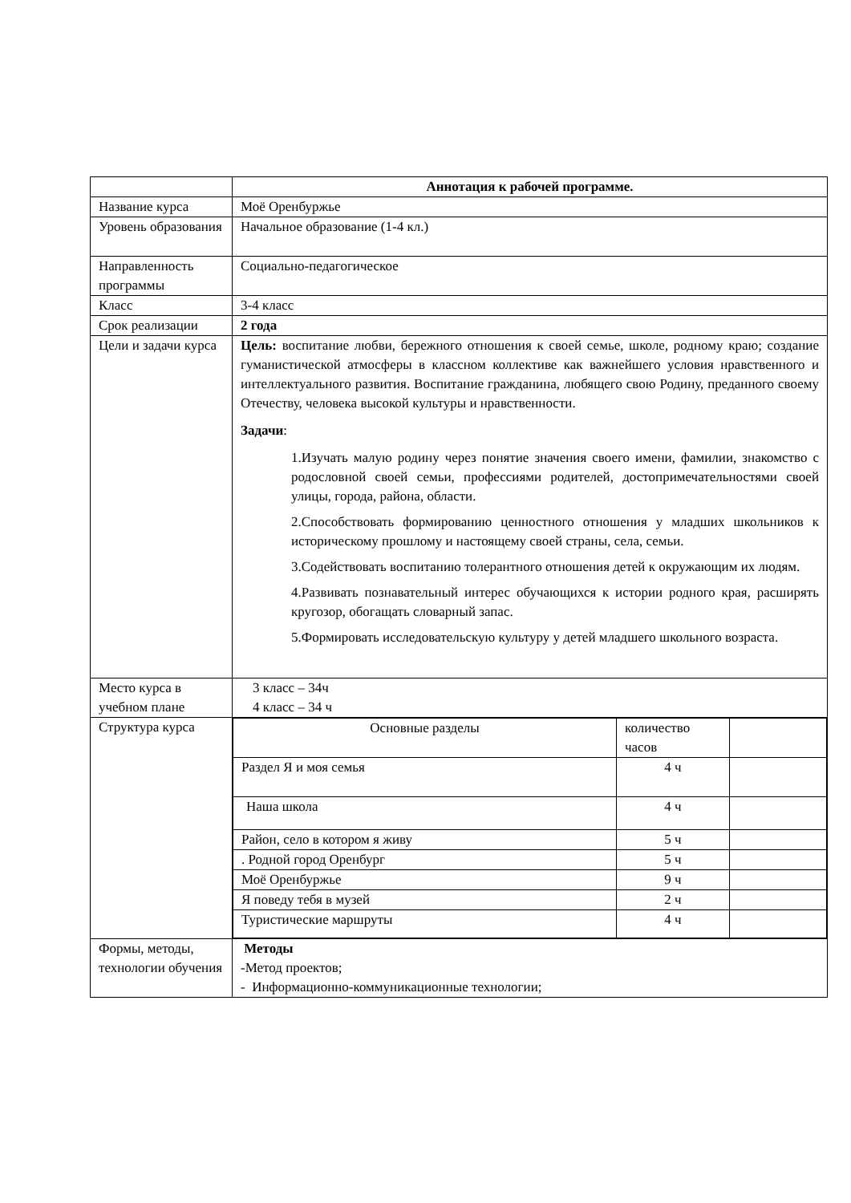| | Аннотация к рабочей программе. |
| Название курса | Моё Оренбуржье |
| Уровень образования | Начальное образование (1-4 кл.) |
| Направленность программы | Социально-педагогическое |
| Класс | 3-4 класс |
| Срок реализации | 2 года |
| Цели и задачи курса | Цель: воспитание любви, бережного отношения к своей семье, школе, родному краю; создание гуманистической атмосферы в классном коллективе как важнейшего условия нравственного и интеллектуального развития. Воспитание гражданина, любящего свою Родину, преданного своему Отечеству, человека высокой культуры и нравственности. Задачи : 1.Изучать малую родину через понятие значения своего имени, фамилии, знакомство с родословной своей семьи, профессиями родителей, достопримечательностями своей улицы, города, района, области. 2.Способствовать формированию ценностного отношения у младших школьников к историческому прошлому и настоящему своей страны, села, семьи. 3.Содействовать воспитанию толерантного отношения детей к окружающим их людям. 4.Развивать познавательный интерес обучающихся к истории родного края, расширять кругозор, обогащать словарный запас. 5.Формировать исследовательскую культуру у детей младшего школьного возраста. |
| Место курса в учебном плане | 3 класс – 34ч 4 класс – 34 ч |
| Структура курса | / Основные разделы / количество часов / / / Раздел Я и моя семья / 4 ч / / / Наша школа / 4 ч / / / Район, село в котором я живу / 5 ч / / / . Родной город Оренбург / 5 ч / / / Моё Оренбуржье / 9 ч / / / Я поведу тебя в музей / 2 ч / / / Туристические маршруты / 4 ч / / |
| Формы, методы, технологии обучения | Методы -Метод проектов; - Информационно-коммуникационные технологии; |